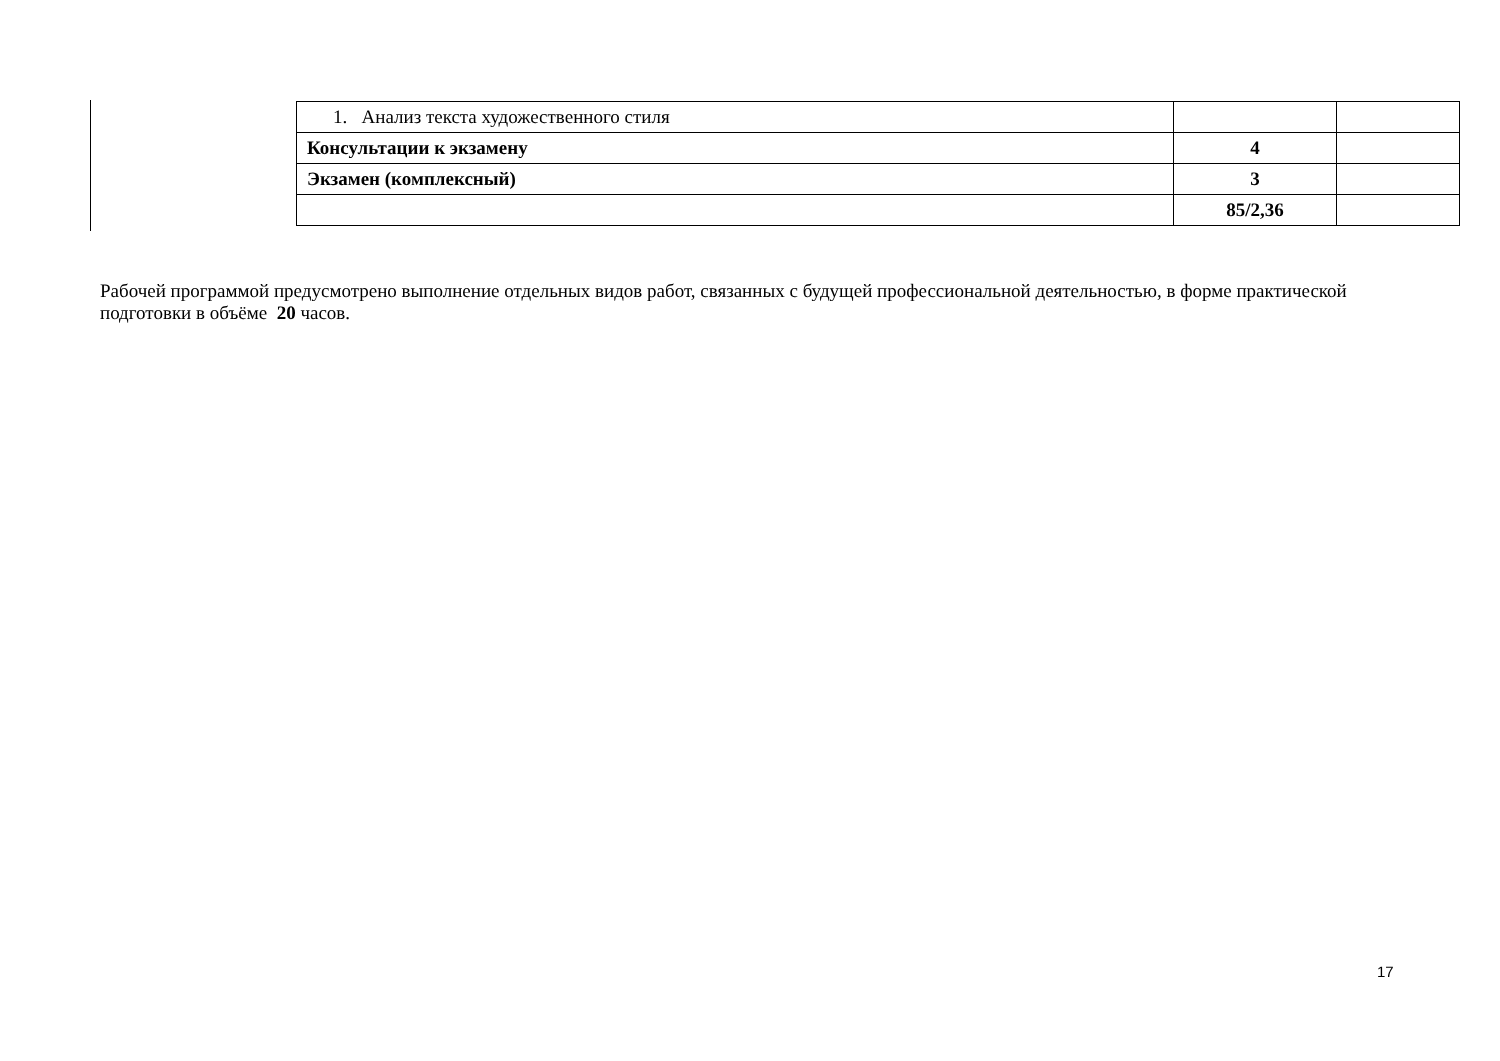| 1. Анализ текста художественного стиля | | |
| Консультации к экзамену | 4 | |
| Экзамен (комплексный) | 3 | |
| | 85/2,36 | |
Рабочей программой предусмотрено выполнение отдельных видов работ, связанных с будущей профессиональной деятельностью, в форме практической подготовки в объёме 20 часов.
17